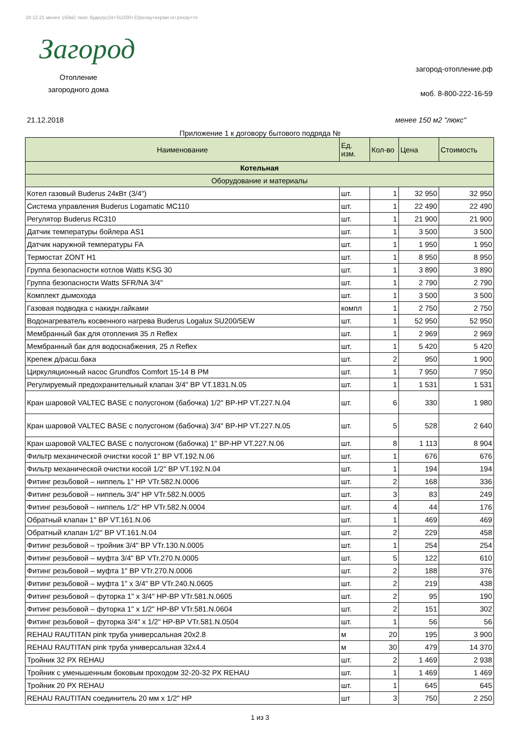18.12.21 менее 150м2 люкс будерус24+SU200+32рехау+керми нп рехау+тп
Загород
Отопление загородного дома
загород-отопление.рф
моб. 8-800-222-16-59
21.12.2018 менее 150 м2 "люкс"
Приложение 1 к договору бытового подряда №
| Наименование | Ед. изм. | Кол-во | Цена | Стоимость |
| --- | --- | --- | --- | --- |
| Котельная | | | | |
| Оборудование и материалы | | | | |
| Котел газовый Buderus 24кВт (3/4") | шт. | 1 | 32 950 | 32 950 |
| Система управления Buderus Logamatic MC110 | шт. | 1 | 22 490 | 22 490 |
| Регулятор Buderus RC310 | шт. | 1 | 21 900 | 21 900 |
| Датчик температуры бойлера AS1 | шт. | 1 | 3 500 | 3 500 |
| Датчик наружной температуры FA | шт. | 1 | 1 950 | 1 950 |
| Термостат ZONT H1 | шт. | 1 | 8 950 | 8 950 |
| Группа безопасности котлов Watts KSG 30 | шт. | 1 | 3 890 | 3 890 |
| Группа безопасности Watts SFR/NA 3/4" | шт. | 1 | 2 790 | 2 790 |
| Комплект дымохода | шт. | 1 | 3 500 | 3 500 |
| Газовая подводка с накидн.гайками | компл | 1 | 2 750 | 2 750 |
| Водонагреватель косвенного нагрева Buderus Logalux SU200/5EW | шт. | 1 | 52 950 | 52 950 |
| Мембранный бак для отопления 35 л Reflex | шт. | 1 | 2 969 | 2 969 |
| Мембранный бак для водоснабжения, 25 л Reflex | шт. | 1 | 5 420 | 5 420 |
| Крепеж д/расш.бака | шт. | 2 | 950 | 1 900 |
| Циркуляционный насос Grundfos Comfort 15-14 B PM | шт. | 1 | 7 950 | 7 950 |
| Регулируемый предохранительный клапан 3/4" ВР VT.1831.N.05 | шт. | 1 | 1 531 | 1 531 |
| Кран шаровой VALTEC BASE с полусгоном (бабочка) 1/2" ВР-НР VT.227.N.04 | шт. | 6 | 330 | 1 980 |
| Кран шаровой VALTEC BASE с полусгоном (бабочка) 3/4" ВР-НР VT.227.N.05 | шт. | 5 | 528 | 2 640 |
| Кран шаровой VALTEC BASE с полусгоном (бабочка) 1" ВР-НР VT.227.N.06 | шт. | 8 | 1 113 | 8 904 |
| Фильтр механической очистки косой 1" ВР VT.192.N.06 | шт. | 1 | 676 | 676 |
| Фильтр механической очистки косой 1/2" ВР VT.192.N.04 | шт. | 1 | 194 | 194 |
| Фитинг резьбовой – ниппель 1" НР VTr.582.N.0006 | шт. | 2 | 168 | 336 |
| Фитинг резьбовой – ниппель 3/4" НР VTr.582.N.0005 | шт. | 3 | 83 | 249 |
| Фитинг резьбовой – ниппель 1/2" НР VTr.582.N.0004 | шт. | 4 | 44 | 176 |
| Обратный клапан 1" ВР VT.161.N.06 | шт. | 1 | 469 | 469 |
| Обратный клапан 1/2" ВР VT.161.N.04 | шт. | 2 | 229 | 458 |
| Фитинг резьбовой – тройник 3/4" ВР VTr.130.N.0005 | шт. | 1 | 254 | 254 |
| Фитинг резьбовой – муфта 3/4" ВР VTr.270.N.0005 | шт. | 5 | 122 | 610 |
| Фитинг резьбовой – муфта 1" ВР VTr.270.N.0006 | шт. | 2 | 188 | 376 |
| Фитинг резьбовой – муфта 1" х 3/4" ВР VTr.240.N.0605 | шт. | 2 | 219 | 438 |
| Фитинг резьбовой – футорка 1" х 3/4" НР-ВР VTr.581.N.0605 | шт. | 2 | 95 | 190 |
| Фитинг резьбовой – футорка 1" х 1/2" НР-ВР VTr.581.N.0604 | шт. | 2 | 151 | 302 |
| Фитинг резьбовой – футорка 3/4" х 1/2" НР-ВР VTr.581.N.0504 | шт. | 1 | 56 | 56 |
| REHAU RAUTITAN pink труба универсальная 20x2.8 | м | 20 | 195 | 3 900 |
| REHAU RAUTITAN pink труба универсальная 32x4.4 | м | 30 | 479 | 14 370 |
| Тройник 32 РХ REHAU | шт. | 2 | 1 469 | 2 938 |
| Тройник с уменьшенным боковым проходом 32-20-32 РХ REHAU | шт. | 1 | 1 469 | 1 469 |
| Тройник 20 РХ REHAU | шт. | 1 | 645 | 645 |
| REHAU RAUTITAN соединитель 20 мм х 1/2" НР | шт | 3 | 750 | 2 250 |
1 из 3